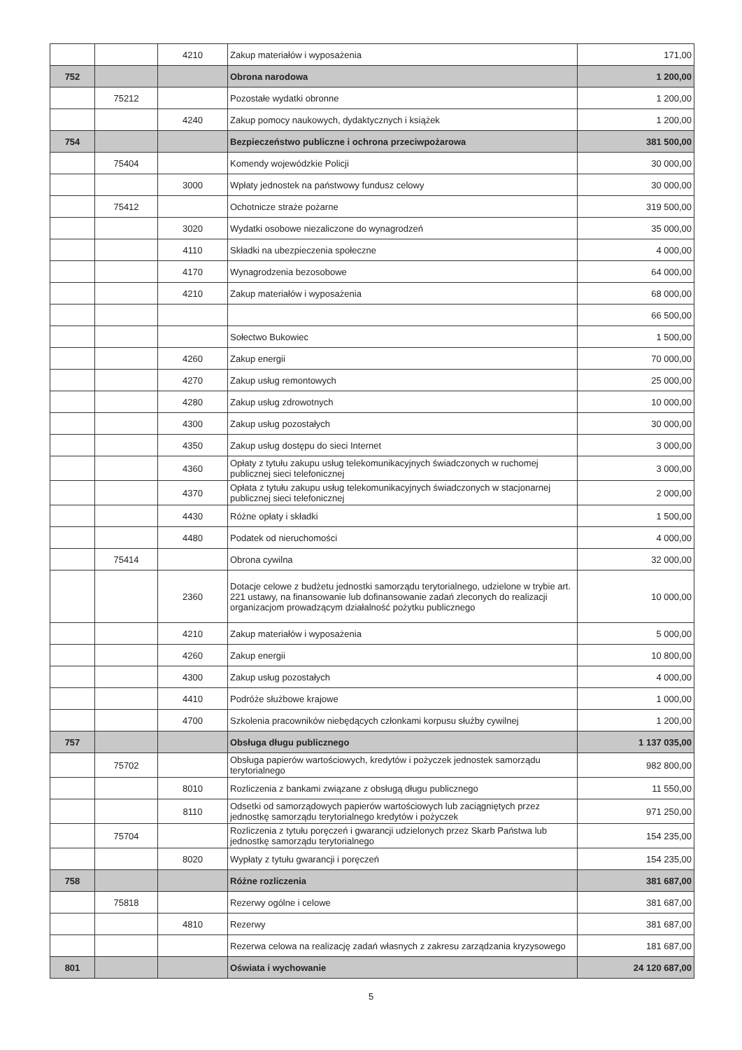| | | 4210 | Zakup materiałów i wyposażenia | 171,00 |
| 752 | | | Obrona narodowa | 1 200,00 |
| | 75212 | | Pozostałe wydatki obronne | 1 200,00 |
| | | 4240 | Zakup pomocy naukowych, dydaktycznych i książek | 1 200,00 |
| 754 | | | Bezpieczeństwo publiczne i ochrona przeciwpożarowa | 381 500,00 |
| | 75404 | | Komendy wojewódzkie Policji | 30 000,00 |
| | | 3000 | Wpłaty jednostek na państwowy fundusz celowy | 30 000,00 |
| | 75412 | | Ochotnicze straże pożarne | 319 500,00 |
| | | 3020 | Wydatki osobowe niezaliczone do wynagrodzeń | 35 000,00 |
| | | 4110 | Składki na ubezpieczenia społeczne | 4 000,00 |
| | | 4170 | Wynagrodzenia bezosobowe | 64 000,00 |
| | | 4210 | Zakup materiałów i wyposażenia | 68 000,00 |
| | | | | 66 500,00 |
| | | | Sołectwo Bukowiec | 1 500,00 |
| | | 4260 | Zakup energii | 70 000,00 |
| | | 4270 | Zakup usług remontowych | 25 000,00 |
| | | 4280 | Zakup usług zdrowotnych | 10 000,00 |
| | | 4300 | Zakup usług pozostałych | 30 000,00 |
| | | 4350 | Zakup usług dostępu do sieci Internet | 3 000,00 |
| | | 4360 | Opłaty z tytułu zakupu usług telekomunikacyjnych świadczonych w ruchomej publicznej sieci telefonicznej | 3 000,00 |
| | | 4370 | Opłata z tytułu zakupu usług telekomunikacyjnych świadczonych w stacjonarnej publicznej sieci telefonicznej | 2 000,00 |
| | | 4430 | Różne opłaty i składki | 1 500,00 |
| | | 4480 | Podatek od nieruchomości | 4 000,00 |
| | 75414 | | Obrona cywilna | 32 000,00 |
| | | 2360 | Dotacje celowe z budżetu jednostki samorządu terytorialnego, udzielone w trybie art. 221 ustawy, na finansowanie lub dofinansowanie zadań zleconych do realizacji organizacjom prowadzącym działalność pożytku publicznego | 10 000,00 |
| | | 4210 | Zakup materiałów i wyposażenia | 5 000,00 |
| | | 4260 | Zakup energii | 10 800,00 |
| | | 4300 | Zakup usług pozostałych | 4 000,00 |
| | | 4410 | Podróże służbowe krajowe | 1 000,00 |
| | | 4700 | Szkolenia pracowników niebędących członkami korpusu służby cywilnej | 1 200,00 |
| 757 | | | Obsługa długu publicznego | 1 137 035,00 |
| | 75702 | | Obsługa papierów wartościowych, kredytów i pożyczek jednostek samorządu terytorialnego | 982 800,00 |
| | | 8010 | Rozliczenia z bankami związane z obsługą długu publicznego | 11 550,00 |
| | | 8110 | Odsetki od samorządowych papierów wartościowych lub zaciągniętych przez jednostkę samorządu terytorialnego kredytów i pożyczek | 971 250,00 |
| | 75704 | | Rozliczenia z tytułu poręczeń i gwarancji udzielonych przez Skarb Państwa lub jednostkę samorządu terytorialnego | 154 235,00 |
| | | 8020 | Wypłaty z tytułu gwarancji i poręczeń | 154 235,00 |
| 758 | | | Różne rozliczenia | 381 687,00 |
| | 75818 | | Rezerwy ogólne i celowe | 381 687,00 |
| | | 4810 | Rezerwy | 381 687,00 |
| | | | Rezerwa celowa na realizację zadań własnych z zakresu zarządzania kryzysowego | 181 687,00 |
| 801 | | | Oświata i wychowanie | 24 120 687,00 |
5